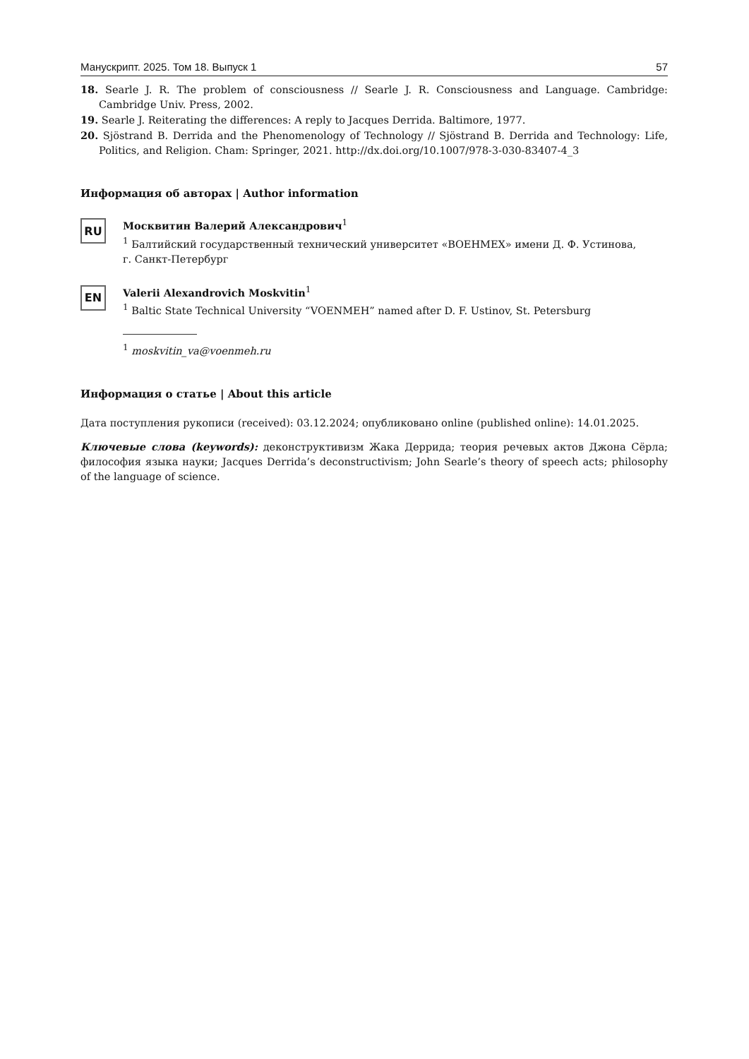Манускрипт. 2025. Том 18. Выпуск 1 57
18. Searle J. R. The problem of consciousness // Searle J. R. Consciousness and Language. Cambridge: Cambridge Univ. Press, 2002.
19. Searle J. Reiterating the differences: A reply to Jacques Derrida. Baltimore, 1977.
20. Sjöstrand B. Derrida and the Phenomenology of Technology // Sjöstrand B. Derrida and Technology: Life, Politics, and Religion. Cham: Springer, 2021. http://dx.doi.org/10.1007/978-3-030-83407-4_3
Информация об авторах | Author information
RU
Москвитин Валерий Александрович<sup>1</sup>
<sup>1</sup> Балтийский государственный технический университет «ВОЕНМЕХ» имени Д. Ф. Устинова,
г. Санкт-Петербург
EN
Valerii Alexandrovich Moskvitin<sup>1</sup>
<sup>1</sup> Baltic State Technical University “VOENMEH” named after D. F. Ustinov, St. Petersburg
<sup>1</sup> moskvitin_va@voenmeh.ru
Информация о статье | About this article
Дата поступления рукописи (received): 03.12.2024; опубликовано online (published online): 14.01.2025.
Ключевые слова (keywords): деконструктивизм Жака Деррида; теория речевых актов Джона Сёрла; философия языка науки; Jacques Derrida’s deconstructivism; John Searle’s theory of speech acts; philosophy of the language of science.